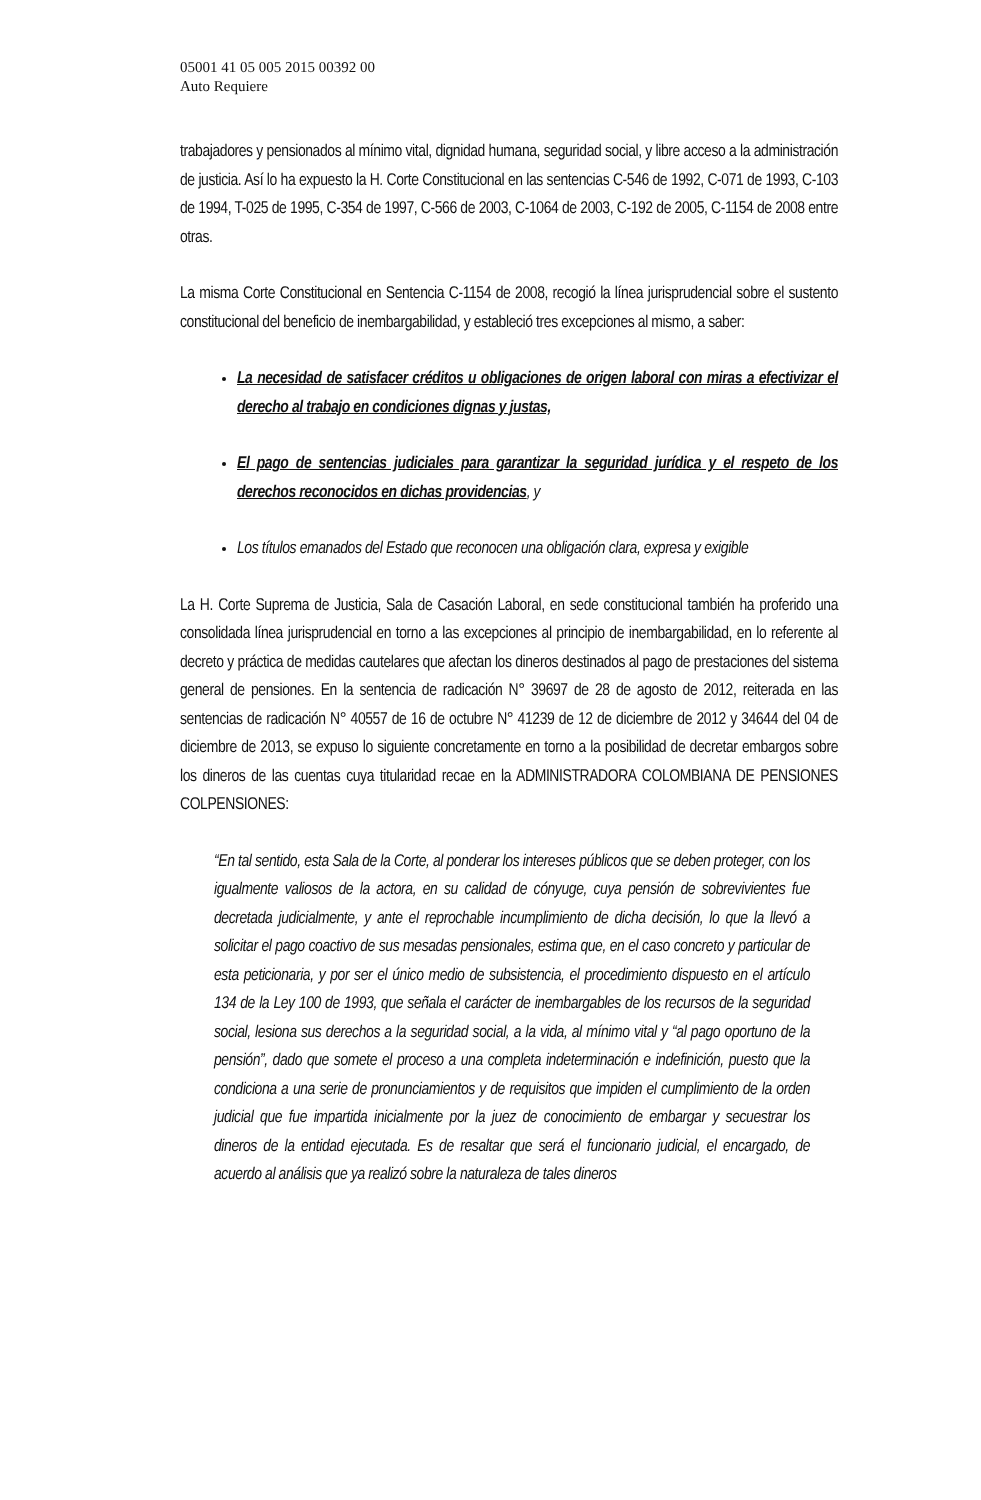05001 41 05 005 2015 00392 00
Auto Requiere
trabajadores y pensionados al mínimo vital, dignidad humana, seguridad social, y libre acceso a la administración de justicia. Así lo ha expuesto la H. Corte Constitucional en las sentencias C-546 de 1992, C-071 de 1993, C-103 de 1994, T-025 de 1995, C-354 de 1997, C-566 de 2003, C-1064 de 2003, C-192 de 2005, C-1154 de 2008 entre otras.
La misma Corte Constitucional en Sentencia C-1154 de 2008, recogió la línea jurisprudencial sobre el sustento constitucional del beneficio de inembargabilidad, y estableció tres excepciones al mismo, a saber:
La necesidad de satisfacer créditos u obligaciones de origen laboral con miras a efectivizar el derecho al trabajo en condiciones dignas y justas,
El pago de sentencias judiciales para garantizar la seguridad jurídica y el respeto de los derechos reconocidos en dichas providencias, y
Los títulos emanados del Estado que reconocen una obligación clara, expresa y exigible
La H. Corte Suprema de Justicia, Sala de Casación Laboral, en sede constitucional también ha proferido una consolidada línea jurisprudencial en torno a las excepciones al principio de inembargabilidad, en lo referente al decreto y práctica de medidas cautelares que afectan los dineros destinados al pago de prestaciones del sistema general de pensiones. En la sentencia de radicación N° 39697 de 28 de agosto de 2012, reiterada en las sentencias de radicación N° 40557 de 16 de octubre N° 41239 de 12 de diciembre de 2012 y 34644 del 04 de diciembre de 2013, se expuso lo siguiente concretamente en torno a la posibilidad de decretar embargos sobre los dineros de las cuentas cuya titularidad recae en la ADMINISTRADORA COLOMBIANA DE PENSIONES COLPENSIONES:
“En tal sentido, esta Sala de la Corte, al ponderar los intereses públicos que se deben proteger, con los igualmente valiosos de la actora, en su calidad de cónyuge, cuya pensión de sobrevivientes fue decretada judicialmente, y ante el reprochable incumplimiento de dicha decisión, lo que la llevó a solicitar el pago coactivo de sus mesadas pensionales, estima que, en el caso concreto y particular de esta peticionaria, y por ser el único medio de subsistencia, el procedimiento dispuesto en el artículo 134 de la Ley 100 de 1993, que señala el carácter de inembargables de los recursos de la seguridad social, lesiona sus derechos a la seguridad social, a la vida, al mínimo vital y “al pago oportuno de la pensión”, dado que somete el proceso a una completa indeterminación e indefinición, puesto que la condiciona a una serie de pronunciamientos y de requisitos que impiden el cumplimiento de la orden judicial que fue impartida inicialmente por la juez de conocimiento de embargar y secuestrar los dineros de la entidad ejecutada. Es de resaltar que será el funcionario judicial, el encargado, de acuerdo al análisis que ya realizó sobre la naturaleza de tales dineros